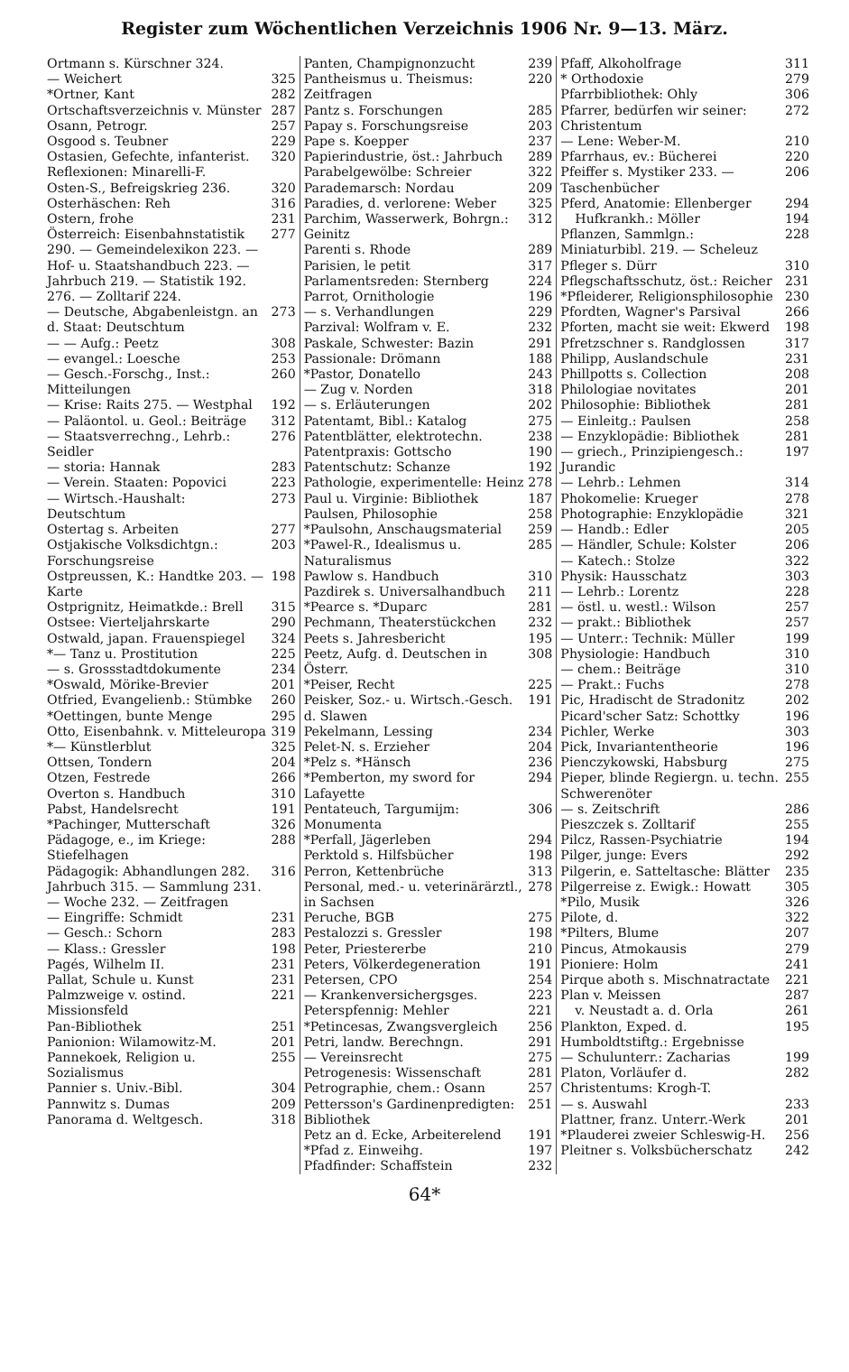Register zum Wöchentlichen Verzeichnis 1906 Nr. 9—13. März.
Ortmann s. Kürschner 324.
— Weichert 325
*Ortner, Kant 282
Ortschaftsverzeichnis v. Münster 287
Osann, Petrogr. 257
Osgood s. Teubner 229
Ostasien, Gefechte, infanterist. Reflexionen: Minarelli-F. 320
Osten-S., Befreigskrieg 236. 320
Osterhäschen: Reh 316
Ostern, frohe 231
Österreich: Eisenbahnstatistik 290. — Gemeindelexikon 223. — Hof- u. Staatshandbuch 223. — Jahrbuch 219. — Statistik 192. 276. — Zolltarif 224. 277
— Deutsche, Abgabenleistgn. an d. Staat: Deutschtum 273
— — Aufg.: Peetz 308
— evangel.: Loesche 253
— Gesch.-Forschg., Inst.: Mitteilungen 260
— Krise: Raits 275. — Westphal 192
— Paläontol. u. Geol.: Beiträge 312
— Staatsverrechng., Lehrb.: Seidler 276
— storia: Hannak 283
— Verein. Staaten: Popovici 223
— Wirtsch.-Haushalt: Deutschtum 273
Ostertag s. Arbeiten 277
Ostjakische Volksdichtgn.: Forschungsreise 203
Ostpreussen, K.: Handtke 203. — Karte 198
Ostprignitz, Heimatkde.: Brell 315
Ostsee: Vierteljahrskarte 290
Ostwald, japan. Frauenspiegel 324
*— Tanz u. Prostitution 225
— s. Grossstadtdokumente 234
*Oswald, Mörike-Brevier 201
Otfried, Evangelienb.: Stümbke 260
*Oettingen, bunte Menge 295
Otto, Eisenbahnk. v. Mitteleuropa 319
*— Künstlerblut 325
Ottsen, Tondern 204
Otzen, Festrede 266
Overton s. Handbuch 310
Pabst, Handelsrecht 191
*Pachinger, Mutterschaft 326
Pädagoge, e., im Kriege: Stiefelhagen 288
Pädagogik: Abhandlungen 282. Jahrbuch 315. — Sammlung 231. — Woche 232. — Zeitfragen 316
— Eingriffe: Schmidt 231
— Gesch.: Schorn 283
— Klass.: Gressler 198
Pagés, Wilhelm II. 231
Pallat, Schule u. Kunst 231
Palmzweige v. ostind. Missionsfeld 221
Pan-Bibliothek 251
Panionion: Wilamowitz-M. 201
Pannekoek, Religion u. Sozialismus 255
Pannier s. Univ.-Bibl. 304
Pannwitz s. Dumas 209
Panorama d. Weltgesch. 318
Panten, Champignonzucht 239
Pantheismus u. Theismus: Zeitfragen 220
Pantz s. Forschungen 285
Papay s. Forschungsreise 203
Pape s. Koepper 237
Papierindustrie, öst.: Jahrbuch 289
Parabelgewölbe: Schreier 322
Parademarsch: Nordau 209
Paradies, d. verlorene: Weber 325
Parchim, Wasserwerk, Bohrgn.: Geinitz 312
Parenti s. Rhode 289
Parisien, le petit 317
Parlamentsreden: Sternberg 224
Parrot, Ornithologie 196
— s. Verhandlungen 229
Parzival: Wolfram v. E. 232
Paskale, Schwester: Bazin 291
Passionale: Drömann 188
*Pastor, Donatello 243
— Zug v. Norden 318
— s. Erläuterungen 202
Patentamt, Bibl.: Katalog 275
Patentblätter, elektrotechn. 238
Patentpraxis: Gottscho 190
Patentschutz: Schanze 192
Pathologie, experimentelle: Heinz 278
Paul u. Virginie: Bibliothek 187
Paulsen, Philosophie 258
*Paulsohn, Anschaugsmaterial 259
*Pawel-R., Idealismus u. Naturalismus 285
Pawlow s. Handbuch 310
Pazdirek s. Universalhandbuch 211
*Pearce s. *Duparc 281
Pechmann, Theaterstückchen 232
Peets s. Jahresbericht 195
Peetz, Aufg. d. Deutschen in Österr. 308
*Peiser, Recht 225
Peisker, Soz.- u. Wirtsch.-Gesch. d. Slawen 191
Pekelmann, Lessing 234
Pelet-N. s. Erzieher 204
*Pelz s. *Hänsch 236
*Pemberton, my sword for Lafayette 294
Pentateuch, Targumijm: Monumenta 306
*Perfall, Jägerleben 294
Perktold s. Hilfsbücher 198
Perron, Kettenbrüche 313
Personal, med.- u. veterinärärztl., in Sachsen 278
Peruche, BGB 275
Pestalozzi s. Gressler 198
Peter, Priestererbe 210
Peters, Völkerdegeneration 191
Petersen, CPO 254
— Krankenversichergsges. 223
Peterspfennig: Mehler 221
*Petincesas, Zwangsvergleich 256
Petri, landw. Berechngn. 291
— Vereinsrecht 275
Petrogenesis: Wissenschaft 281
Petrographie, chem.: Osann 257
Pettersson's Gardinenpredigten: Bibliothek 251
Petz an d. Ecke, Arbeiterelend 191
*Pfad z. Einweihg. 197
Pfadfinder: Schaffstein 232
Pfaff, Alkoholfrage 311
* Orthodoxie 279
Pfarrbibliothek: Ohly 306
Pfarrer, bedürfen wir seiner: Christentum 272
— Lene: Weber-M. 210
Pfarrhaus, ev.: Bücherei 220
Pfeiffer s. Mystiker 233. — Taschenbücher 206
Pferd, Anatomie: Ellenberger 294
Hufkrankh.: Möller 194
Pflanzen, Sammlgn.: Miniaturbibl. 219. — Scheleuz 228
Pfleger s. Dürr 310
Pflegschaftsschutz, öst.: Reicher 231
*Pfleiderer, Religionsphilosophie 230
Pfordten, Wagner's Parsival 266
Pforten, macht sie weit: Ekwerd 198
Pfretzschner s. Randglossen 317
Philipp, Auslandschule 231
Phillpotts s. Collection 208
Philologiae novitates 201
Philosophie: Bibliothek 281
— Einleitg.: Paulsen 258
— Enzyklopädie: Bibliothek 281
— griech., Prinzipiengesch.: Jurandic 197
— Lehrb.: Lehmen 314
Phokomelie: Krueger 278
Photographie: Enzyklopädie 321
— Handb.: Edler 205
— Händler, Schule: Kolster 206
— Katech.: Stolze 322
Physik: Hausschatz 303
— Lehrb.: Lorentz 228
— östl. u. westl.: Wilson 257
— prakt.: Bibliothek 257
— Unterr.: Technik: Müller 199
Physiologie: Handbuch 310
— chem.: Beiträge 310
— Prakt.: Fuchs 278
Pic, Hradischt de Stradonitz 202
Picard'scher Satz: Schottky 196
Pichler, Werke 303
Pick, Invariantentheorie 196
Pienczykowski, Habsburg 275
Pieper, blinde Regiergn. u. techn. Schwerenöter 255
— s. Zeitschrift 286
Pieszczek s. Zolltarif 255
Pilcz, Rassen-Psychiatrie 194
Pilger, junge: Evers 292
Pilgerin, e. Satteltasche: Blätter 235
Pilgerreise z. Ewigk.: Howatt 305
*Pilo, Musik 326
Pilote, d. 322
*Pilters, Blume 207
Pincus, Atmokausis 279
Pioniere: Holm 241
Pirque aboth s. Mischnatractate 221
Plan v. Meissen 287
v. Neustadt a. d. Orla 261
Plankton, Exped. d. Humboldtstiftg.: Ergebnisse 195
— Schulunterr.: Zacharias 199
Platon, Vorläufer d. Christentums: Krogh-T. 282
— s. Auswahl 233
Plattner, franz. Unterr.-Werk 201
*Plauderei zweier Schleswig-H. 256
Pleitner s. Volksbücherschatz 242
64*